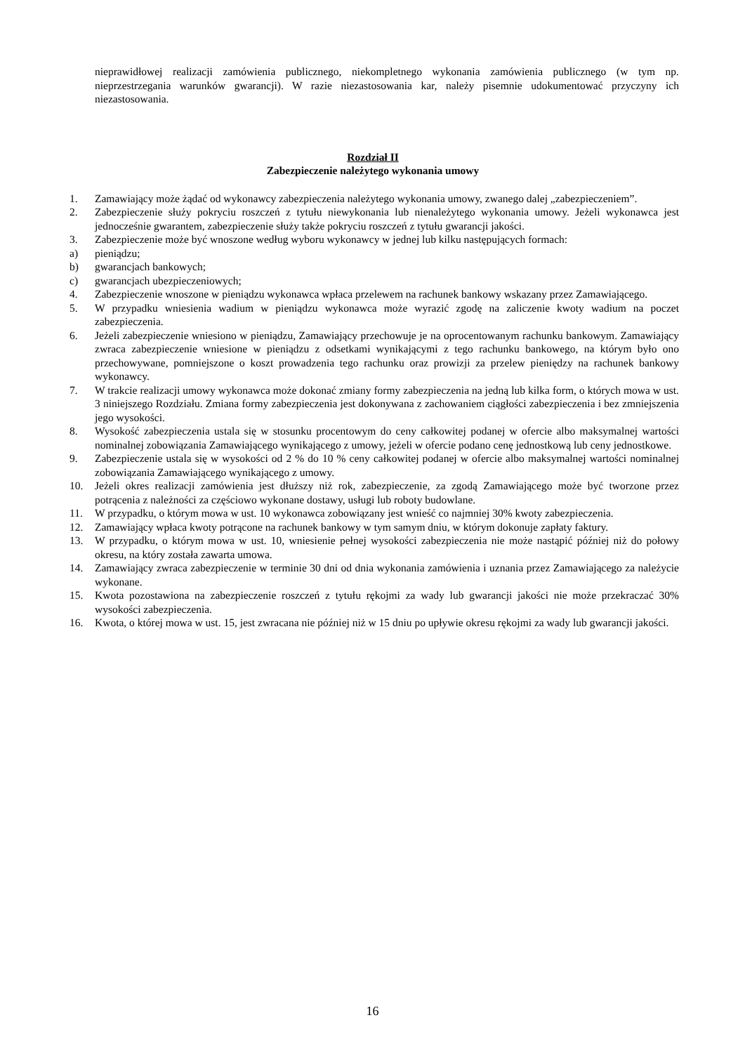nieprawidłowej realizacji zamówienia publicznego, niekompletnego wykonania zamówienia publicznego (w tym np. nieprzestrzegania warunków gwarancji). W razie niezastosowania kar, należy pisemnie udokumentować przyczyny ich niezastosowania.
Rozdział II
Zabezpieczenie należytego wykonania umowy
1. Zamawiający może żądać od wykonawcy zabezpieczenia należytego wykonania umowy, zwanego dalej „zabezpieczeniem”.
2. Zabezpieczenie służy pokryciu roszczeń z tytułu niewykonania lub nienależytego wykonania umowy. Jeżeli wykonawca jest jednocześnie gwarantem, zabezpieczenie służy także pokryciu roszczeń z tytułu gwarancji jakości.
3. Zabezpieczenie może być wnoszone według wyboru wykonawcy w jednej lub kilku następujących formach:
a) pieniądzu;
b) gwarancjach bankowych;
c) gwarancjach ubezpieczeniowych;
4. Zabezpieczenie wnoszone w pieniądzu wykonawca wpłaca przelewem na rachunek bankowy wskazany przez Zamawiającego.
5. W przypadku wniesienia wadium w pieniądzu wykonawca może wyrazić zgodę na zaliczenie kwoty wadium na poczet zabezpieczenia.
6. Jeżeli zabezpieczenie wniesiono w pieniądzu, Zamawiający przechowuje je na oprocentowanym rachunku bankowym. Zamawiający zwraca zabezpieczenie wniesione w pieniądzu z odsetkami wynikającymi z tego rachunku bankowego, na którym było ono przechowywane, pomniejszone o koszt prowadzenia tego rachunku oraz prowizji za przelew pieniędzy na rachunek bankowy wykonawcy.
7. W trakcie realizacji umowy wykonawca może dokonać zmiany formy zabezpieczenia na jedną lub kilka form, o których mowa w ust. 3 niniejszego Rozdziału. Zmiana formy zabezpieczenia jest dokonywana z zachowaniem ciągłości zabezpieczenia i bez zmniejszenia jego wysokości.
8. Wysokość zabezpieczenia ustala się w stosunku procentowym do ceny całkowitej podanej w ofercie albo maksymalnej wartości nominalnej zobowiązania Zamawiającego wynikającego z umowy, jeżeli w ofercie podano cenę jednostkową lub ceny jednostkowe.
9. Zabezpieczenie ustala się w wysokości od 2 % do 10 % ceny całkowitej podanej w ofercie albo maksymalnej wartości nominalnej zobowiązania Zamawiającego wynikającego z umowy.
10. Jeżeli okres realizacji zamówienia jest dłuższy niż rok, zabezpieczenie, za zgodą Zamawiającego może być tworzone przez potrącenia z należności za częściowo wykonane dostawy, usługi lub roboty budowlane.
11. W przypadku, o którym mowa w ust. 10 wykonawca zobowiązany jest wnieść co najmniej 30% kwoty zabezpieczenia.
12. Zamawiający wpłaca kwoty potrącone na rachunek bankowy w tym samym dniu, w którym dokonuje zapłaty faktury.
13. W przypadku, o którym mowa w ust. 10, wniesienie pełnej wysokości zabezpieczenia nie może nastąpić później niż do połowy okresu, na który została zawarta umowa.
14. Zamawiający zwraca zabezpieczenie w terminie 30 dni od dnia wykonania zamówienia i uznania przez Zamawiającego za należycie wykonane.
15. Kwota pozostawiona na zabezpieczenie roszczeń z tytułu rękojmi za wady lub gwarancji jakości nie może przekraczać 30% wysokości zabezpieczenia.
16. Kwota, o której mowa w ust. 15, jest zwracana nie później niż w 15 dniu po upływie okresu rękojmi za wady lub gwarancji jakości.
16